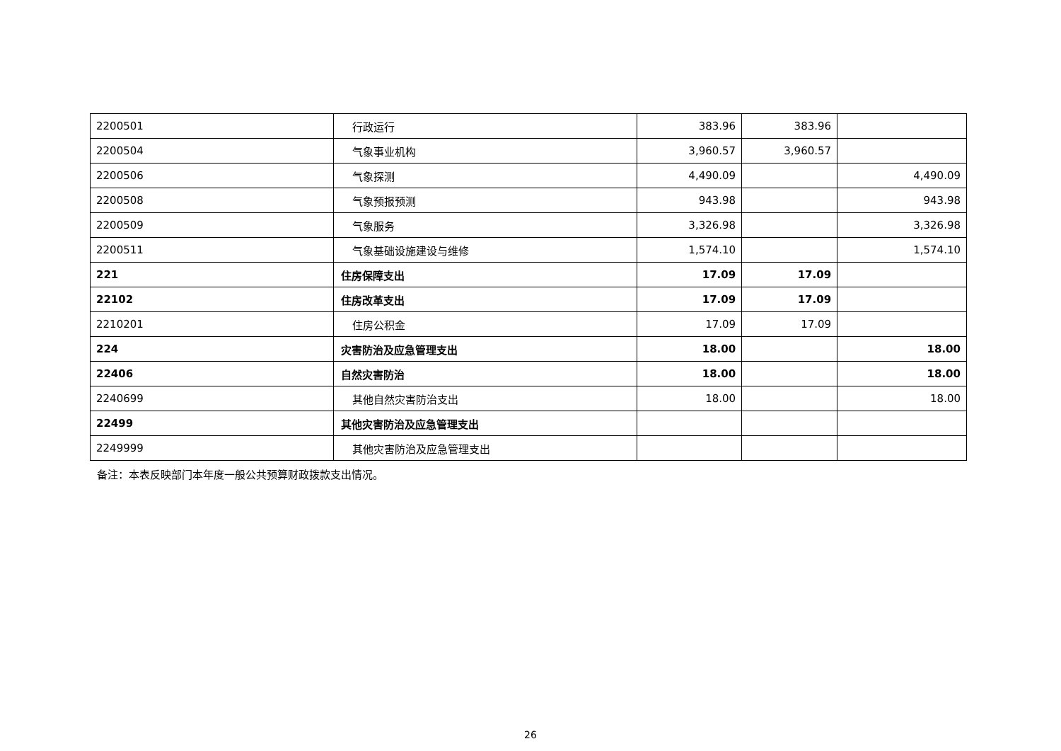| 2200501 | 行政运行 | 383.96 | 383.96 | |
| 2200504 | 气象事业机构 | 3,960.57 | 3,960.57 | |
| 2200506 | 气象探测 | 4,490.09 | | 4,490.09 |
| 2200508 | 气象预报预测 | 943.98 | | 943.98 |
| 2200509 | 气象服务 | 3,326.98 | | 3,326.98 |
| 2200511 | 气象基础设施建设与维修 | 1,574.10 | | 1,574.10 |
| 221 | 住房保障支出 | 17.09 | 17.09 | |
| 22102 | 住房改革支出 | 17.09 | 17.09 | |
| 2210201 | 住房公积金 | 17.09 | 17.09 | |
| 224 | 灾害防治及应急管理支出 | 18.00 | | 18.00 |
| 22406 | 自然灾害防治 | 18.00 | | 18.00 |
| 2240699 | 其他自然灾害防治支出 | 18.00 | | 18.00 |
| 22499 | 其他灾害防治及应急管理支出 | | | |
| 2249999 | 其他灾害防治及应急管理支出 | | | |
备注：本表反映部门本年度一般公共预算财政拨款支出情况。
26